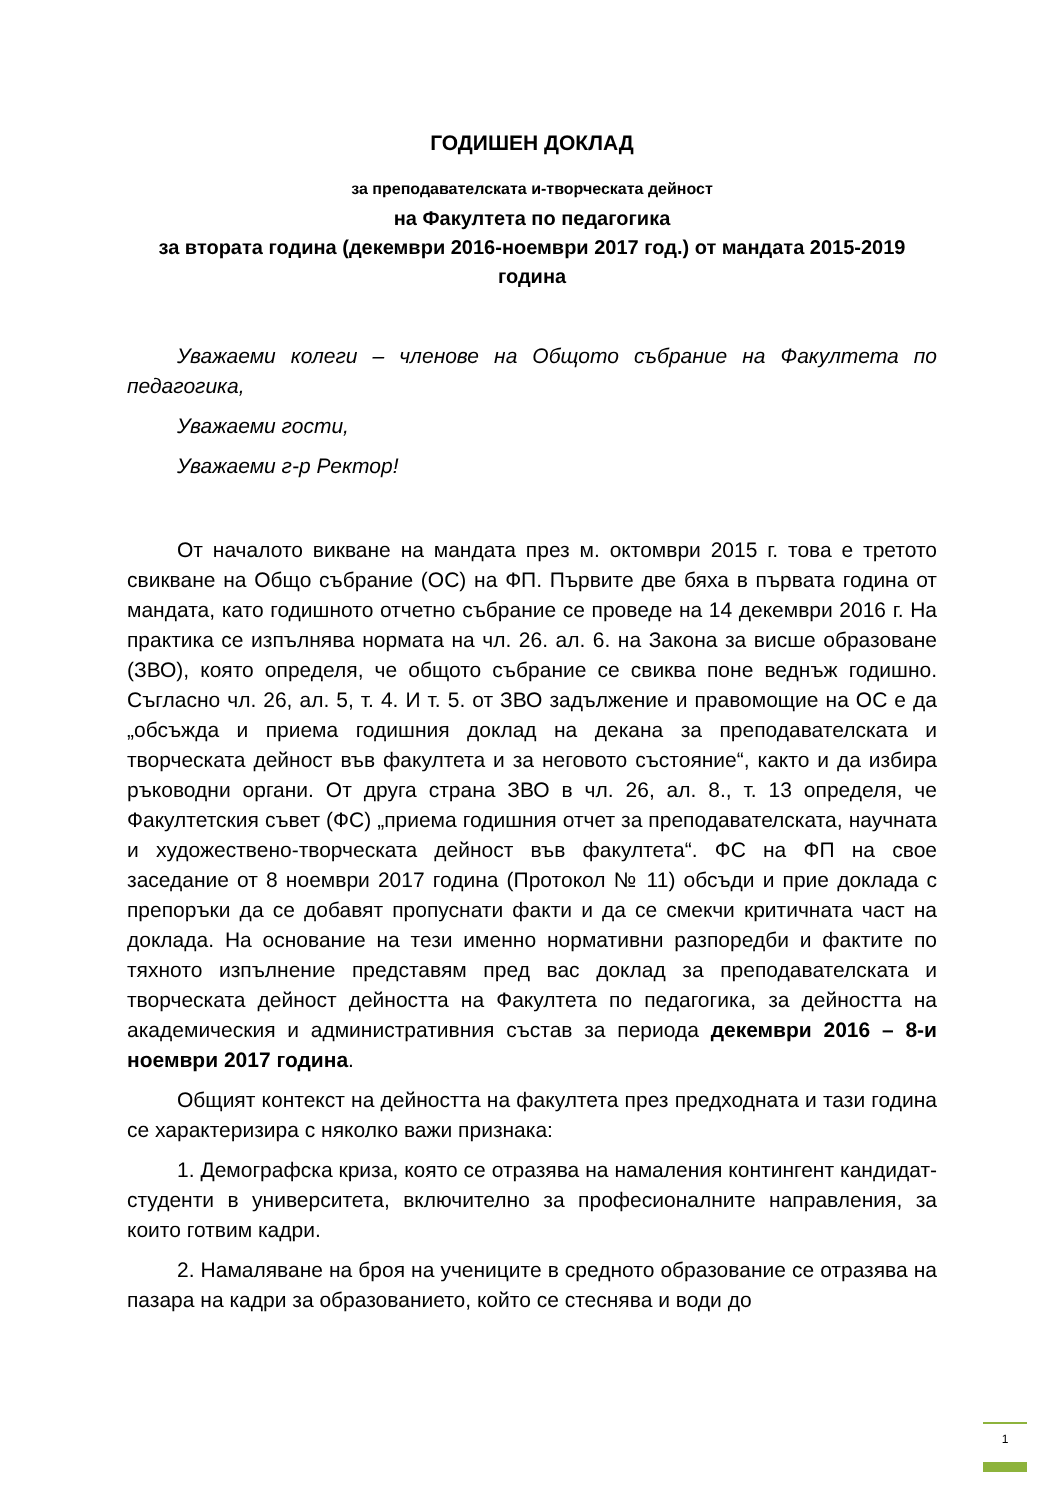ГОДИШЕН ДОКЛАД
за преподавателската и-творческата дейност
на Факултета по педагогика
за втората година (декември 2016-ноември 2017 год.) от мандата 2015-2019 година
Уважаеми колеги – членове на Общото събрание на Факултета по педагогика,
Уважаеми гости,
Уважаеми г-р Ректор!
От началото викване на мандата през м. октомври 2015 г. това е третото свикване на Общо събрание (ОС) на ФП. Първите две бяха в първата година от мандата, като годишното отчетно събрание се проведе на 14 декември 2016 г. На практика се изпълнява нормата на чл. 26. ал. 6. на Закона за висше образоване (ЗВО), която определя, че общото събрание се свиква поне веднъж годишно. Съгласно чл. 26, ал. 5, т. 4. И т. 5. от ЗВО задължение и правомощие на ОС е да „обсъжда и приема годишния доклад на декана за преподавателската и творческата дейност във факултета и за неговото състояние“, както и да избира ръководни органи. От друга страна ЗВО в чл. 26, ал. 8., т. 13 определя, че Факултетския съвет (ФС) „приема годишния отчет за преподавателската, научната и художествено-творческата дейност във факултета“. ФС на ФП на свое заседание от 8 ноември 2017 година (Протокол № 11) обсъди и прие доклада с препоръки да се добавят пропуснати факти и да се смекчи критичната част на доклада. На основание на тези именно нормативни разпоредби и фактите по тяхното изпълнение представям пред вас доклад за преподавателската и творческата дейност дейността на Факултета по педагогика, за дейността на академическия и административния състав за периода декември 2016 – 8-и ноември 2017 година.
Общият контекст на дейността на факултета през предходната и тази година се характеризира с няколко важи признака:
1. Демографска криза, която се отразява на намаления контингент кандидат-студенти в университета, включително за професионалните направления, за които готвим кадри.
2. Намаляване на броя на учениците в средното образование се отразява на пазара на кадри за образованието, който се стеснява и води до
1